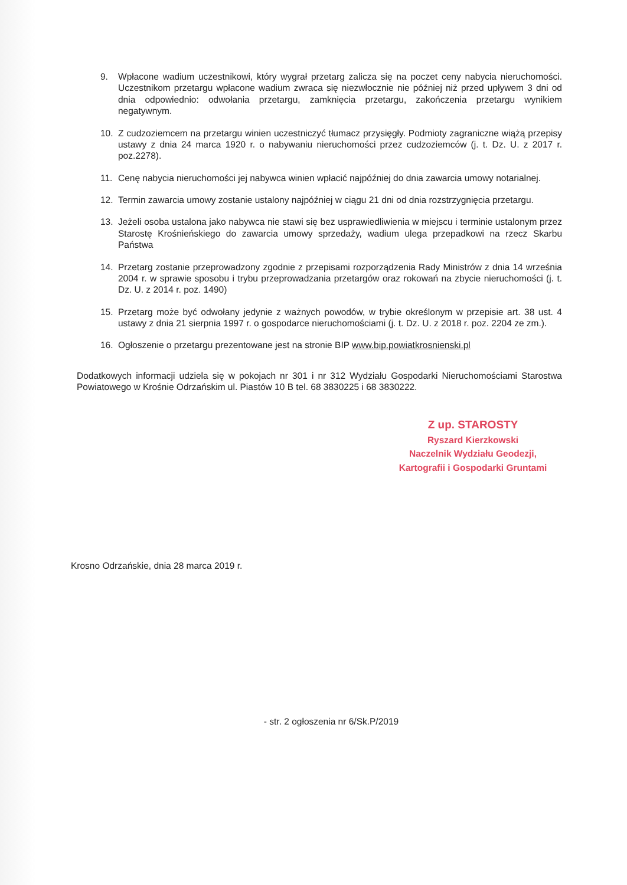9. Wpłacone wadium uczestnikowi, który wygrał przetarg zalicza się na poczet ceny nabycia nieruchomości. Uczestnikom przetargu wpłacone wadium zwraca się niezwłocznie nie później niż przed upływem 3 dni od dnia odpowiednio: odwołania przetargu, zamknięcia przetargu, zakończenia przetargu wynikiem negatywnym.
10. Z cudzoziemcem na przetargu winien uczestniczyć tłumacz przysięgły. Podmioty zagraniczne wiążą przepisy ustawy z dnia 24 marca 1920 r. o nabywaniu nieruchomości przez cudzoziemców (j. t. Dz. U. z 2017 r. poz.2278).
11. Cenę nabycia nieruchomości jej nabywca winien wpłacić najpóźniej do dnia zawarcia umowy notarialnej.
12. Termin zawarcia umowy zostanie ustalony najpóźniej w ciągu 21 dni od dnia rozstrzygnięcia przetargu.
13. Jeżeli osoba ustalona jako nabywca nie stawi się bez usprawiedliwienia w miejscu i terminie ustalonym przez Starostę Krośnieńskiego do zawarcia umowy sprzedaży, wadium ulega przepadkowi na rzecz Skarbu Państwa
14. Przetarg zostanie przeprowadzony zgodnie z przepisami rozporządzenia Rady Ministrów z dnia 14 września 2004 r. w sprawie sposobu i trybu przeprowadzania przetargów oraz rokowań na zbycie nieruchomości (j. t. Dz. U. z 2014 r. poz. 1490)
15. Przetarg może być odwołany jedynie z ważnych powodów, w trybie określonym w przepisie art. 38 ust. 4 ustawy z dnia 21 sierpnia 1997 r. o gospodarce nieruchomościami (j. t. Dz. U. z 2018 r. poz. 2204 ze zm.).
16. Ogłoszenie o przetargu prezentowane jest na stronie BIP www.bip.powiatkrosnienski.pl
Dodatkowych informacji udziela się w pokojach nr 301 i nr 312 Wydziału Gospodarki Nieruchomościami Starostwa Powiatowego w Krośnie Odrzańskim ul. Piastów 10 B tel. 68 3830225 i 68 3830222.
Z up. STAROSTY
Ryszard Kierzkowski
Naczelnik Wydziału Geodezji,
Kartografii i Gospodarki Gruntami
Krosno Odrzańskie, dnia 28 marca 2019 r.
- str. 2 ogłoszenia nr 6/Sk.P/2019